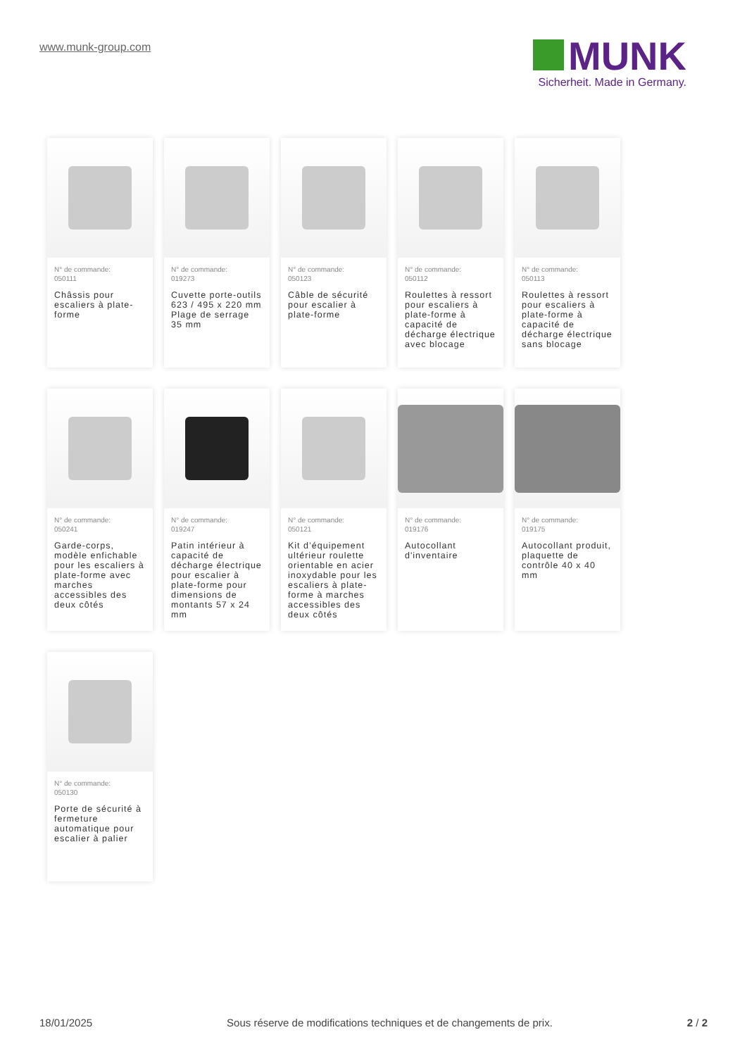www.munk-group.com
MUNK
Sicherheit. Made in Germany.
N° de commande:
050111
Châssis pour escaliers à plate-forme
N° de commande:
019273
Cuvette porte-outils 623 / 495 x 220 mm Plage de serrage 35 mm
N° de commande:
050123
Câble de sécurité pour escalier à plate-forme
N° de commande:
050112
Roulettes à ressort pour escaliers à plate-forme à capacité de décharge électrique avec blocage
N° de commande:
050113
Roulettes à ressort pour escaliers à plate-forme à capacité de décharge électrique sans blocage
N° de commande:
050241
Garde-corps, modèle enfichable pour les escaliers à plate-forme avec marches accessibles des deux côtés
N° de commande:
019247
Patin intérieur à capacité de décharge électrique pour escalier à plate-forme pour dimensions de montants 57 x 24 mm
N° de commande:
050121
Kit d’équipement ultérieur roulette orientable en acier inoxydable pour les escaliers à plate-forme à marches accessibles des deux côtés
N° de commande:
019176
Autocollant d'inventaire
N° de commande:
019175
Autocollant produit, plaquette de contrôle 40 x 40 mm
N° de commande:
050130
Porte de sécurité à fermeture automatique pour escalier à palier
18/01/2025 Sous réserve de modifications techniques et de changements de prix. 2 / 2